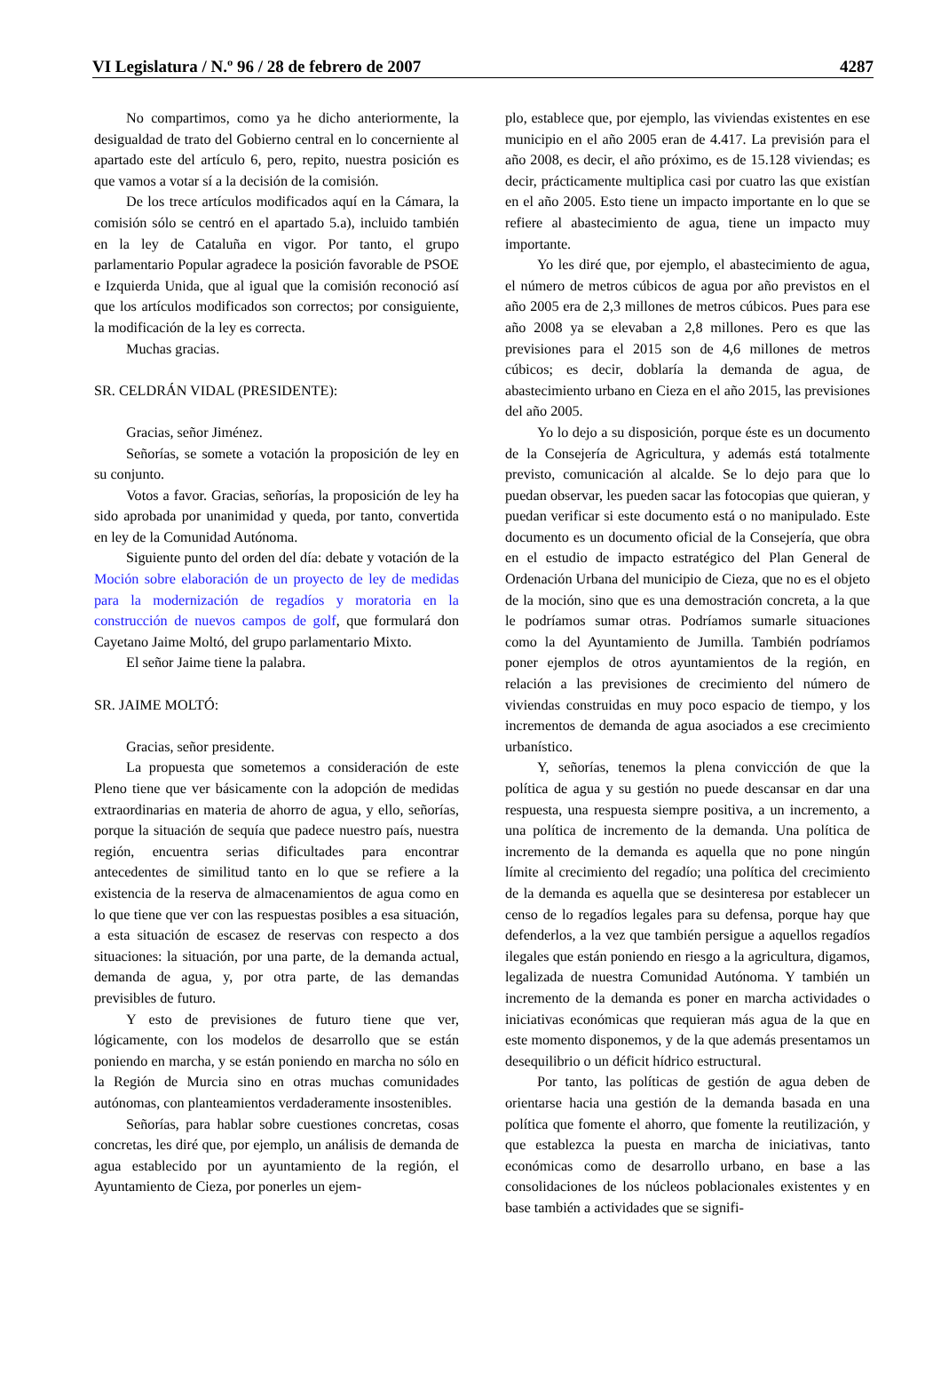VI Legislatura / N.º 96 / 28 de febrero de 2007 4287
No compartimos, como ya he dicho anteriormente, la desigualdad de trato del Gobierno central en lo concerniente al apartado este del artículo 6, pero, repito, nuestra posición es que vamos a votar sí a la decisión de la comisión.
De los trece artículos modificados aquí en la Cámara, la comisión sólo se centró en el apartado 5.a), incluido también en la ley de Cataluña en vigor. Por tanto, el grupo parlamentario Popular agradece la posición favorable de PSOE e Izquierda Unida, que al igual que la comisión reconoció así que los artículos modificados son correctos; por consiguiente, la modificación de la ley es correcta.
Muchas gracias.
SR. CELDRÁN VIDAL (PRESIDENTE):
Gracias, señor Jiménez.
Señorías, se somete a votación la proposición de ley en su conjunto.
Votos a favor. Gracias, señorías, la proposición de ley ha sido aprobada por unanimidad y queda, por tanto, convertida en ley de la Comunidad Autónoma.
Siguiente punto del orden del día: debate y votación de la Moción sobre elaboración de un proyecto de ley de medidas para la modernización de regadíos y moratoria en la construcción de nuevos campos de golf, que formulará don Cayetano Jaime Moltó, del grupo parlamentario Mixto.
El señor Jaime tiene la palabra.
SR. JAIME MOLTÓ:
Gracias, señor presidente.
La propuesta que sometemos a consideración de este Pleno tiene que ver básicamente con la adopción de medidas extraordinarias en materia de ahorro de agua, y ello, señorías, porque la situación de sequía que padece nuestro país, nuestra región, encuentra serias dificultades para encontrar antecedentes de similitud tanto en lo que se refiere a la existencia de la reserva de almacenamientos de agua como en lo que tiene que ver con las respuestas posibles a esa situación, a esta situación de escasez de reservas con respecto a dos situaciones: la situación, por una parte, de la demanda actual, demanda de agua, y, por otra parte, de las demandas previsibles de futuro.
Y esto de previsiones de futuro tiene que ver, lógicamente, con los modelos de desarrollo que se están poniendo en marcha, y se están poniendo en marcha no sólo en la Región de Murcia sino en otras muchas comunidades autónomas, con planteamientos verdaderamente insostenibles.
Señorías, para hablar sobre cuestiones concretas, cosas concretas, les diré que, por ejemplo, un análisis de demanda de agua establecido por un ayuntamiento de la región, el Ayuntamiento de Cieza, por ponerles un ejem-
plo, establece que, por ejemplo, las viviendas existentes en ese municipio en el año 2005 eran de 4.417. La previsión para el año 2008, es decir, el año próximo, es de 15.128 viviendas; es decir, prácticamente multiplica casi por cuatro las que existían en el año 2005. Esto tiene un impacto importante en lo que se refiere al abastecimiento de agua, tiene un impacto muy importante.
Yo les diré que, por ejemplo, el abastecimiento de agua, el número de metros cúbicos de agua por año previstos en el año 2005 era de 2,3 millones de metros cúbicos. Pues para ese año 2008 ya se elevaban a 2,8 millones. Pero es que las previsiones para el 2015 son de 4,6 millones de metros cúbicos; es decir, doblaría la demanda de agua, de abastecimiento urbano en Cieza en el año 2015, las previsiones del año 2005.
Yo lo dejo a su disposición, porque éste es un documento de la Consejería de Agricultura, y además está totalmente previsto, comunicación al alcalde. Se lo dejo para que lo puedan observar, les pueden sacar las fotocopias que quieran, y puedan verificar si este documento está o no manipulado. Este documento es un documento oficial de la Consejería, que obra en el estudio de impacto estratégico del Plan General de Ordenación Urbana del municipio de Cieza, que no es el objeto de la moción, sino que es una demostración concreta, a la que le podríamos sumar otras. Podríamos sumarle situaciones como la del Ayuntamiento de Jumilla. También podríamos poner ejemplos de otros ayuntamientos de la región, en relación a las previsiones de crecimiento del número de viviendas construidas en muy poco espacio de tiempo, y los incrementos de demanda de agua asociados a ese crecimiento urbanístico.
Y, señorías, tenemos la plena convicción de que la política de agua y su gestión no puede descansar en dar una respuesta, una respuesta siempre positiva, a un incremento, a una política de incremento de la demanda. Una política de incremento de la demanda es aquella que no pone ningún límite al crecimiento del regadío; una política del crecimiento de la demanda es aquella que se desinteresa por establecer un censo de lo regadíos legales para su defensa, porque hay que defenderlos, a la vez que también persigue a aquellos regadíos ilegales que están poniendo en riesgo a la agricultura, digamos, legalizada de nuestra Comunidad Autónoma. Y también un incremento de la demanda es poner en marcha actividades o iniciativas económicas que requieran más agua de la que en este momento disponemos, y de la que además presentamos un desequilibrio o un déficit hídrico estructural.
Por tanto, las políticas de gestión de agua deben de orientarse hacia una gestión de la demanda basada en una política que fomente el ahorro, que fomente la reutilización, y que establezca la puesta en marcha de iniciativas, tanto económicas como de desarrollo urbano, en base a las consolidaciones de los núcleos poblacionales existentes y en base también a actividades que se signifi-